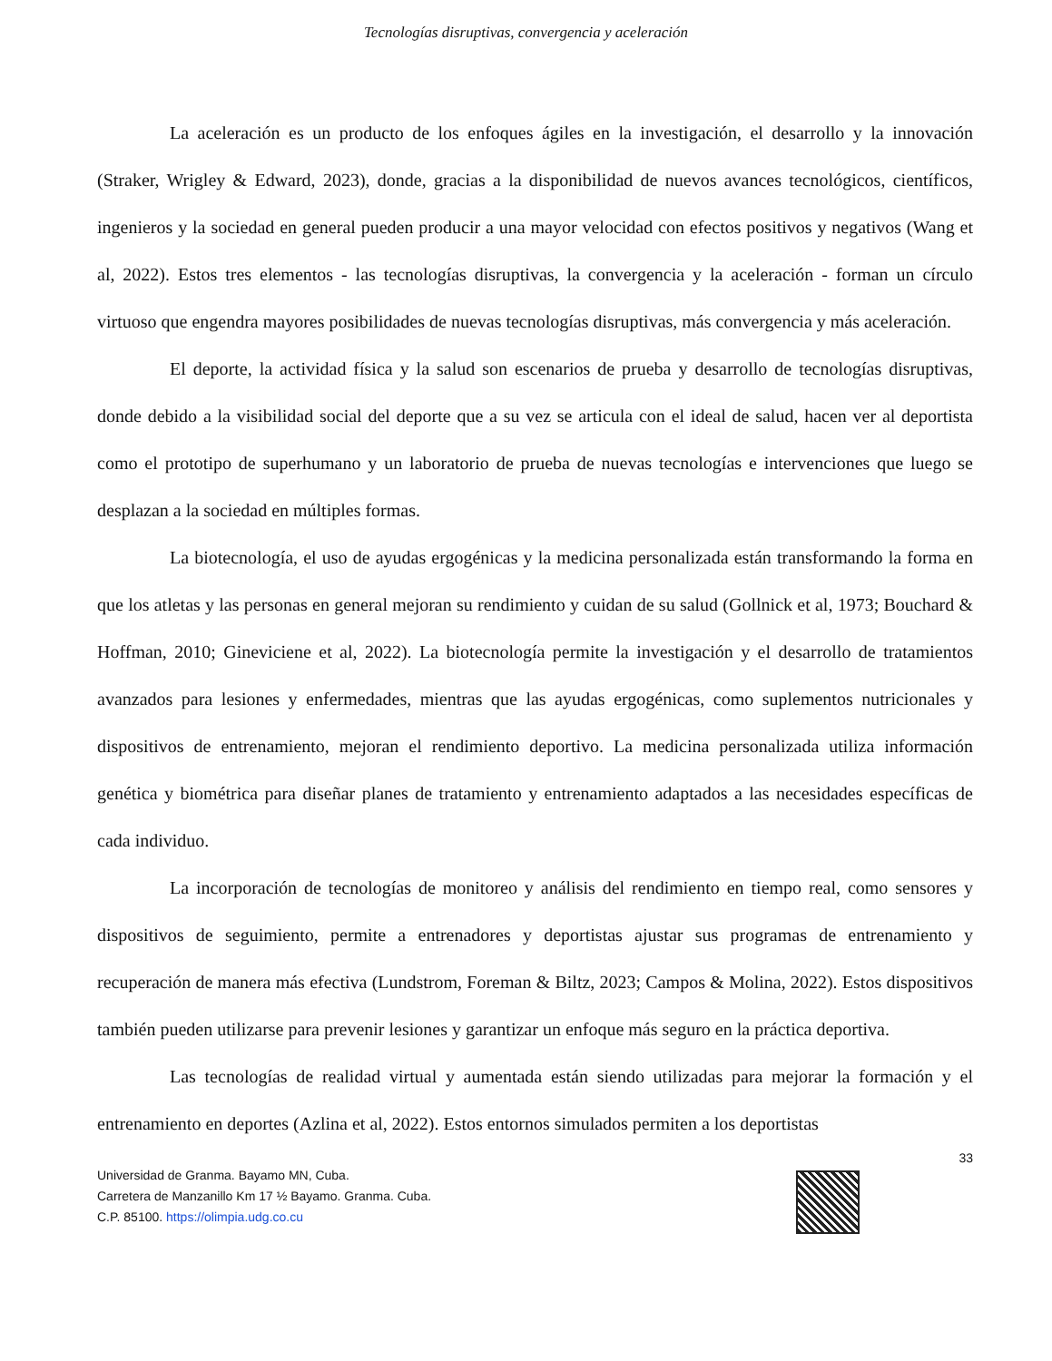Tecnologías disruptivas, convergencia y aceleración
La aceleración es un producto de los enfoques ágiles en la investigación, el desarrollo y la innovación (Straker, Wrigley & Edward, 2023), donde, gracias a la disponibilidad de nuevos avances tecnológicos, científicos, ingenieros y la sociedad en general pueden producir a una mayor velocidad con efectos positivos y negativos (Wang et al, 2022). Estos tres elementos - las tecnologías disruptivas, la convergencia y la aceleración - forman un círculo virtuoso que engendra mayores posibilidades de nuevas tecnologías disruptivas, más convergencia y más aceleración.
El deporte, la actividad física y la salud son escenarios de prueba y desarrollo de tecnologías disruptivas, donde debido a la visibilidad social del deporte que a su vez se articula con el ideal de salud, hacen ver al deportista como el prototipo de superhumano y un laboratorio de prueba de nuevas tecnologías e intervenciones que luego se desplazan a la sociedad en múltiples formas.
La biotecnología, el uso de ayudas ergogénicas y la medicina personalizada están transformando la forma en que los atletas y las personas en general mejoran su rendimiento y cuidan de su salud (Gollnick et al, 1973; Bouchard & Hoffman, 2010; Gineviciene et al, 2022). La biotecnología permite la investigación y el desarrollo de tratamientos avanzados para lesiones y enfermedades, mientras que las ayudas ergogénicas, como suplementos nutricionales y dispositivos de entrenamiento, mejoran el rendimiento deportivo. La medicina personalizada utiliza información genética y biométrica para diseñar planes de tratamiento y entrenamiento adaptados a las necesidades específicas de cada individuo.
La incorporación de tecnologías de monitoreo y análisis del rendimiento en tiempo real, como sensores y dispositivos de seguimiento, permite a entrenadores y deportistas ajustar sus programas de entrenamiento y recuperación de manera más efectiva (Lundstrom, Foreman & Biltz, 2023; Campos & Molina, 2022). Estos dispositivos también pueden utilizarse para prevenir lesiones y garantizar un enfoque más seguro en la práctica deportiva.
Las tecnologías de realidad virtual y aumentada están siendo utilizadas para mejorar la formación y el entrenamiento en deportes (Azlina et al, 2022). Estos entornos simulados permiten a los deportistas
33
Universidad de Granma. Bayamo MN, Cuba.
Carretera de Manzanillo Km 17 ½ Bayamo. Granma. Cuba.
C.P. 85100. https://olimpia.udg.co.cu